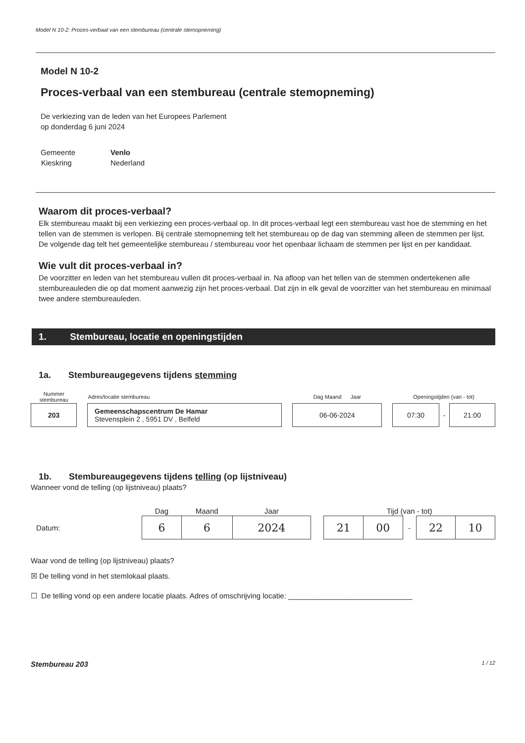Model N 10-2: Proces-verbaal van een stembureau (centrale stemopneming)
Model N 10-2
Proces-verbaal van een stembureau (centrale stemopneming)
De verkiezing van de leden van het Europees Parlement
op donderdag 6 juni 2024
| Gemeente | Venlo |
| Kieskring | Nederland |
Waarom dit proces-verbaal?
Elk stembureau maakt bij een verkiezing een proces-verbaal op. In dit proces-verbaal legt een stembureau vast hoe de stemming en het tellen van de stemmen is verlopen. Bij centrale stemopneming telt het stembureau op de dag van stemming alleen de stemmen per lijst. De volgende dag telt het gemeentelijke stembureau / stembureau voor het openbaar lichaam de stemmen per lijst en per kandidaat.
Wie vult dit proces-verbaal in?
De voorzitter en leden van het stembureau vullen dit proces-verbaal in. Na afloop van het tellen van de stemmen ondertekenen alle stembureauleden die op dat moment aanwezig zijn het proces-verbaal. Dat zijn in elk geval de voorzitter van het stembureau en minimaal twee andere stembureauleden.
1. Stembureau, locatie en openingstijden
1a. Stembureaugegevens tijdens stemming
| Nummer stembureau | | Adres/locatie stembureau | | Dag Maand Jaar | | Openingstijden (van - tot) | | |
| 203 | | Gemeenschapscentrum De Hamar Stevensplein 2 , 5951 DV , Belfeld | | 06-06-2024 | | 07:30 | - | 21:00 |
1b. Stembureaugegevens tijdens telling (op lijstniveau)
Wanneer vond de telling (op lijstniveau) plaats?
| | | Dag | Maand | Jaar | | Tijd (van - tot) | | | | |
| Datum: | | 6 | 6 | 2024 | | 21 | 00 | - | 22 | 10 |
Waar vond de telling (op lijstniveau) plaats?
☒ De telling vond in het stemlokaal plaats.
☐ De telling vond op een andere locatie plaats. Adres of omschrijving locatie: ______________________________
Stembureau 203 1 / 12